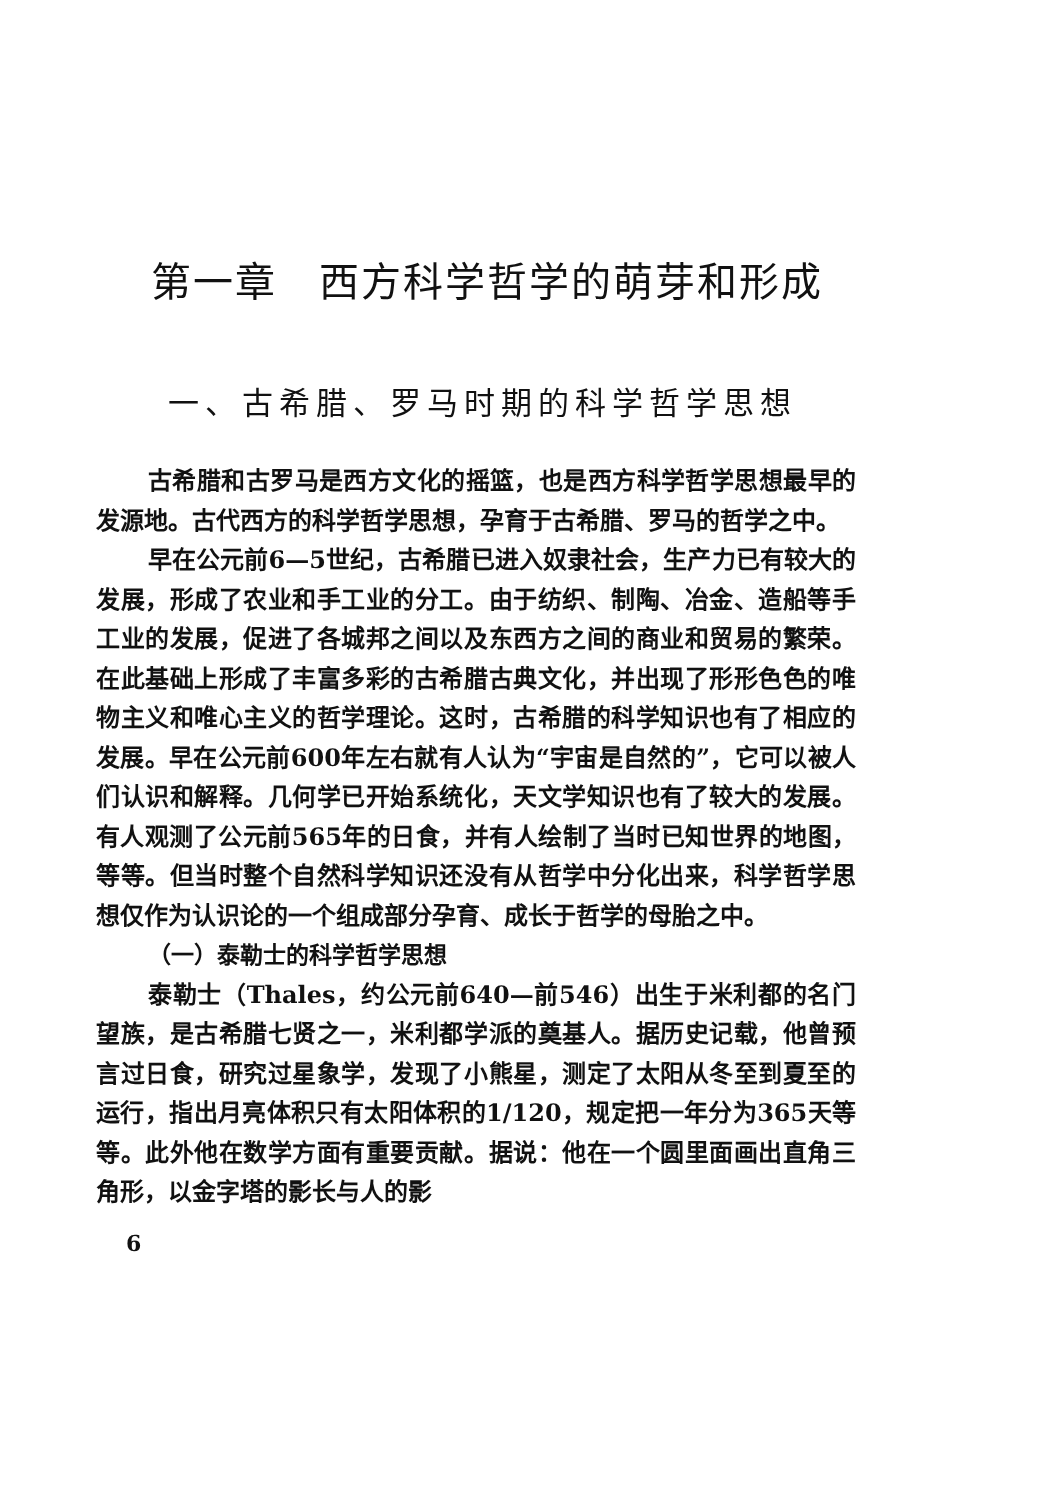第一章　西方科学哲学的萌芽和形成
一、古希腊、罗马时期的科学哲学思想
古希腊和古罗马是西方文化的摇篮，也是西方科学哲学思想最早的发源地。古代西方的科学哲学思想，孕育于古希腊、罗马的哲学之中。
早在公元前6—5世纪，古希腊已进入奴隶社会，生产力已有较大的发展，形成了农业和手工业的分工。由于纺织、制陶、冶金、造船等手工业的发展，促进了各城邦之间以及东西方之间的商业和贸易的繁荣。在此基础上形成了丰富多彩的古希腊古典文化，并出现了形形色色的唯物主义和唯心主义的哲学理论。这时，古希腊的科学知识也有了相应的发展。早在公元前600年左右就有人认为“宇宙是自然的”，它可以被人们认识和解释。几何学已开始系统化，天文学知识也有了较大的发展。有人观测了公元前565年的日食，并有人绘制了当时已知世界的地图，等等。但当时整个自然科学知识还没有从哲学中分化出来，科学哲学思想仅作为认识论的一个组成部分孕育、成长于哲学的母胎之中。
（一）泰勒士的科学哲学思想
泰勒士（Thales，约公元前640—前546）出生于米利都的名门望族，是古希腊七贤之一，米利都学派的奠基人。据历史记载，他曾预言过日食，研究过星象学，发现了小熊星，测定了太阳从冬至到夏至的运行，指出月亮体积只有太阳体积的1/120，规定把一年分为365天等等。此外他在数学方面有重要贡献。据说：他在一个圆里面画出直角三角形，以金字塔的影长与人的影
6